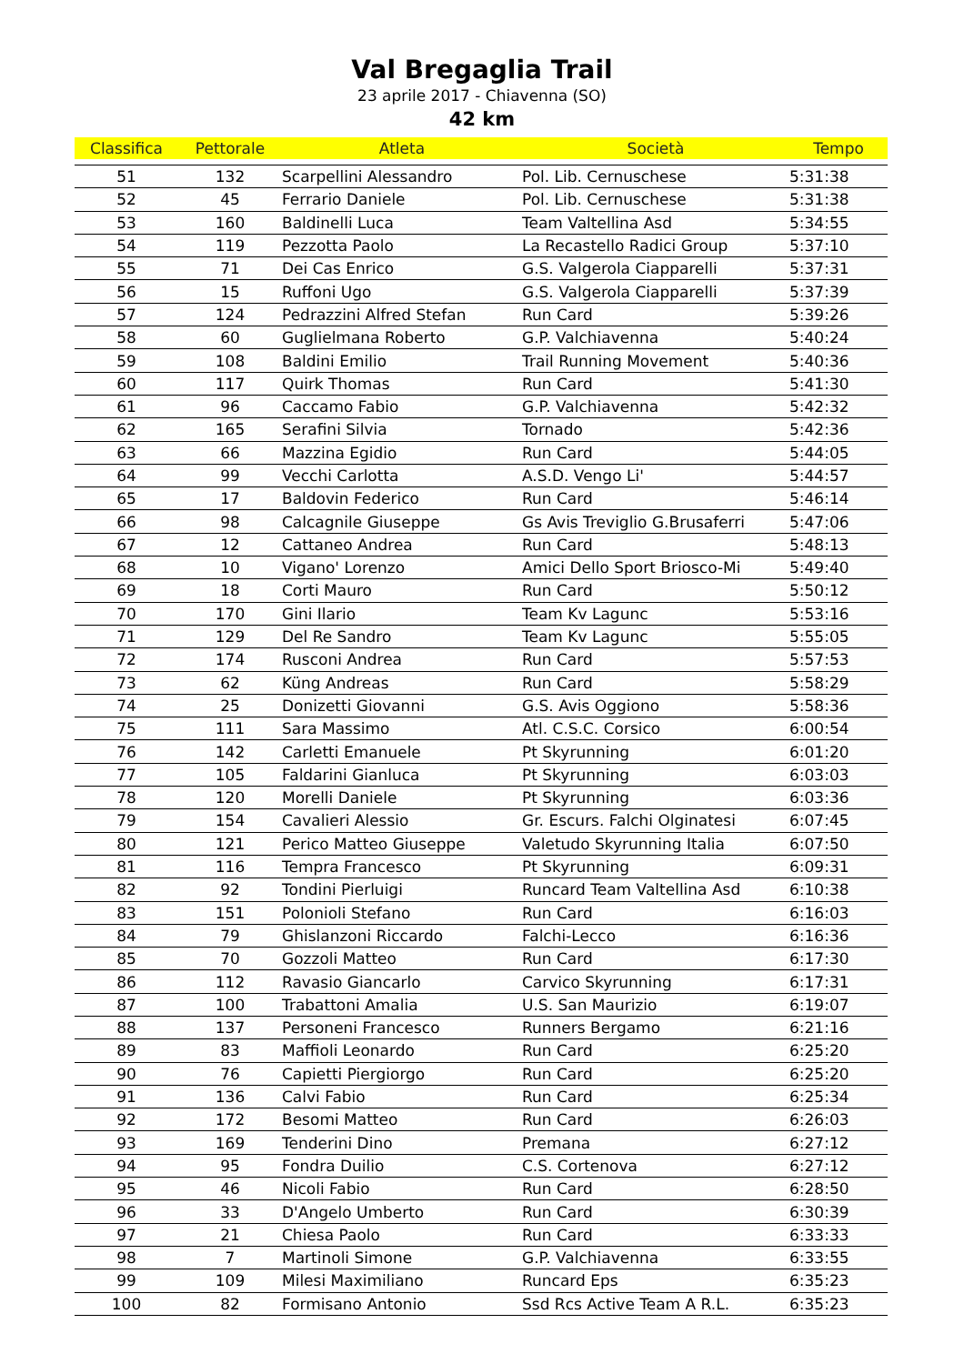Val Bregaglia Trail
23 aprile 2017 - Chiavenna (SO)
42 km
| Classifica | Pettorale | Atleta | Società | Tempo |
| --- | --- | --- | --- | --- |
| 51 | 132 | Scarpellini Alessandro | Pol. Lib. Cernuschese | 5:31:38 |
| 52 | 45 | Ferrario Daniele | Pol. Lib. Cernuschese | 5:31:38 |
| 53 | 160 | Baldinelli Luca | Team Valtellina Asd | 5:34:55 |
| 54 | 119 | Pezzotta Paolo | La Recastello Radici Group | 5:37:10 |
| 55 | 71 | Dei Cas Enrico | G.S. Valgerola Ciapparelli | 5:37:31 |
| 56 | 15 | Ruffoni Ugo | G.S. Valgerola Ciapparelli | 5:37:39 |
| 57 | 124 | Pedrazzini Alfred Stefan | Run Card | 5:39:26 |
| 58 | 60 | Guglielmana Roberto | G.P. Valchiavenna | 5:40:24 |
| 59 | 108 | Baldini Emilio | Trail Running Movement | 5:40:36 |
| 60 | 117 | Quirk Thomas | Run Card | 5:41:30 |
| 61 | 96 | Caccamo Fabio | G.P. Valchiavenna | 5:42:32 |
| 62 | 165 | Serafini Silvia | Tornado | 5:42:36 |
| 63 | 66 | Mazzina Egidio | Run Card | 5:44:05 |
| 64 | 99 | Vecchi Carlotta | A.S.D. Vengo Li' | 5:44:57 |
| 65 | 17 | Baldovin Federico | Run Card | 5:46:14 |
| 66 | 98 | Calcagnile Giuseppe | Gs Avis Treviglio G.Brusaferri | 5:47:06 |
| 67 | 12 | Cattaneo Andrea | Run Card | 5:48:13 |
| 68 | 10 | Vigano' Lorenzo | Amici Dello Sport Briosco-Mi | 5:49:40 |
| 69 | 18 | Corti Mauro | Run Card | 5:50:12 |
| 70 | 170 | Gini Ilario | Team Kv Lagunc | 5:53:16 |
| 71 | 129 | Del Re Sandro | Team Kv Lagunc | 5:55:05 |
| 72 | 174 | Rusconi Andrea | Run Card | 5:57:53 |
| 73 | 62 | Küng Andreas | Run Card | 5:58:29 |
| 74 | 25 | Donizetti Giovanni | G.S. Avis Oggiono | 5:58:36 |
| 75 | 111 | Sara Massimo | Atl. C.S.C. Corsico | 6:00:54 |
| 76 | 142 | Carletti Emanuele | Pt Skyrunning | 6:01:20 |
| 77 | 105 | Faldarini Gianluca | Pt Skyrunning | 6:03:03 |
| 78 | 120 | Morelli Daniele | Pt Skyrunning | 6:03:36 |
| 79 | 154 | Cavalieri Alessio | Gr. Escurs. Falchi Olginatesi | 6:07:45 |
| 80 | 121 | Perico Matteo Giuseppe | Valetudo Skyrunning Italia | 6:07:50 |
| 81 | 116 | Tempra Francesco | Pt Skyrunning | 6:09:31 |
| 82 | 92 | Tondini Pierluigi | Runcard Team Valtellina Asd | 6:10:38 |
| 83 | 151 | Polonioli Stefano | Run Card | 6:16:03 |
| 84 | 79 | Ghislanzoni Riccardo | Falchi-Lecco | 6:16:36 |
| 85 | 70 | Gozzoli Matteo | Run Card | 6:17:30 |
| 86 | 112 | Ravasio Giancarlo | Carvico Skyrunning | 6:17:31 |
| 87 | 100 | Trabattoni Amalia | U.S. San Maurizio | 6:19:07 |
| 88 | 137 | Personeni Francesco | Runners Bergamo | 6:21:16 |
| 89 | 83 | Maffioli Leonardo | Run Card | 6:25:20 |
| 90 | 76 | Capietti Piergiorgo | Run Card | 6:25:20 |
| 91 | 136 | Calvi Fabio | Run Card | 6:25:34 |
| 92 | 172 | Besomi Matteo | Run Card | 6:26:03 |
| 93 | 169 | Tenderini Dino | Premana | 6:27:12 |
| 94 | 95 | Fondra Duilio | C.S. Cortenova | 6:27:12 |
| 95 | 46 | Nicoli Fabio | Run Card | 6:28:50 |
| 96 | 33 | D'Angelo Umberto | Run Card | 6:30:39 |
| 97 | 21 | Chiesa Paolo | Run Card | 6:33:33 |
| 98 | 7 | Martinoli Simone | G.P. Valchiavenna | 6:33:55 |
| 99 | 109 | Milesi Maximiliano | Runcard Eps | 6:35:23 |
| 100 | 82 | Formisano Antonio | Ssd Rcs Active Team A R.L. | 6:35:23 |